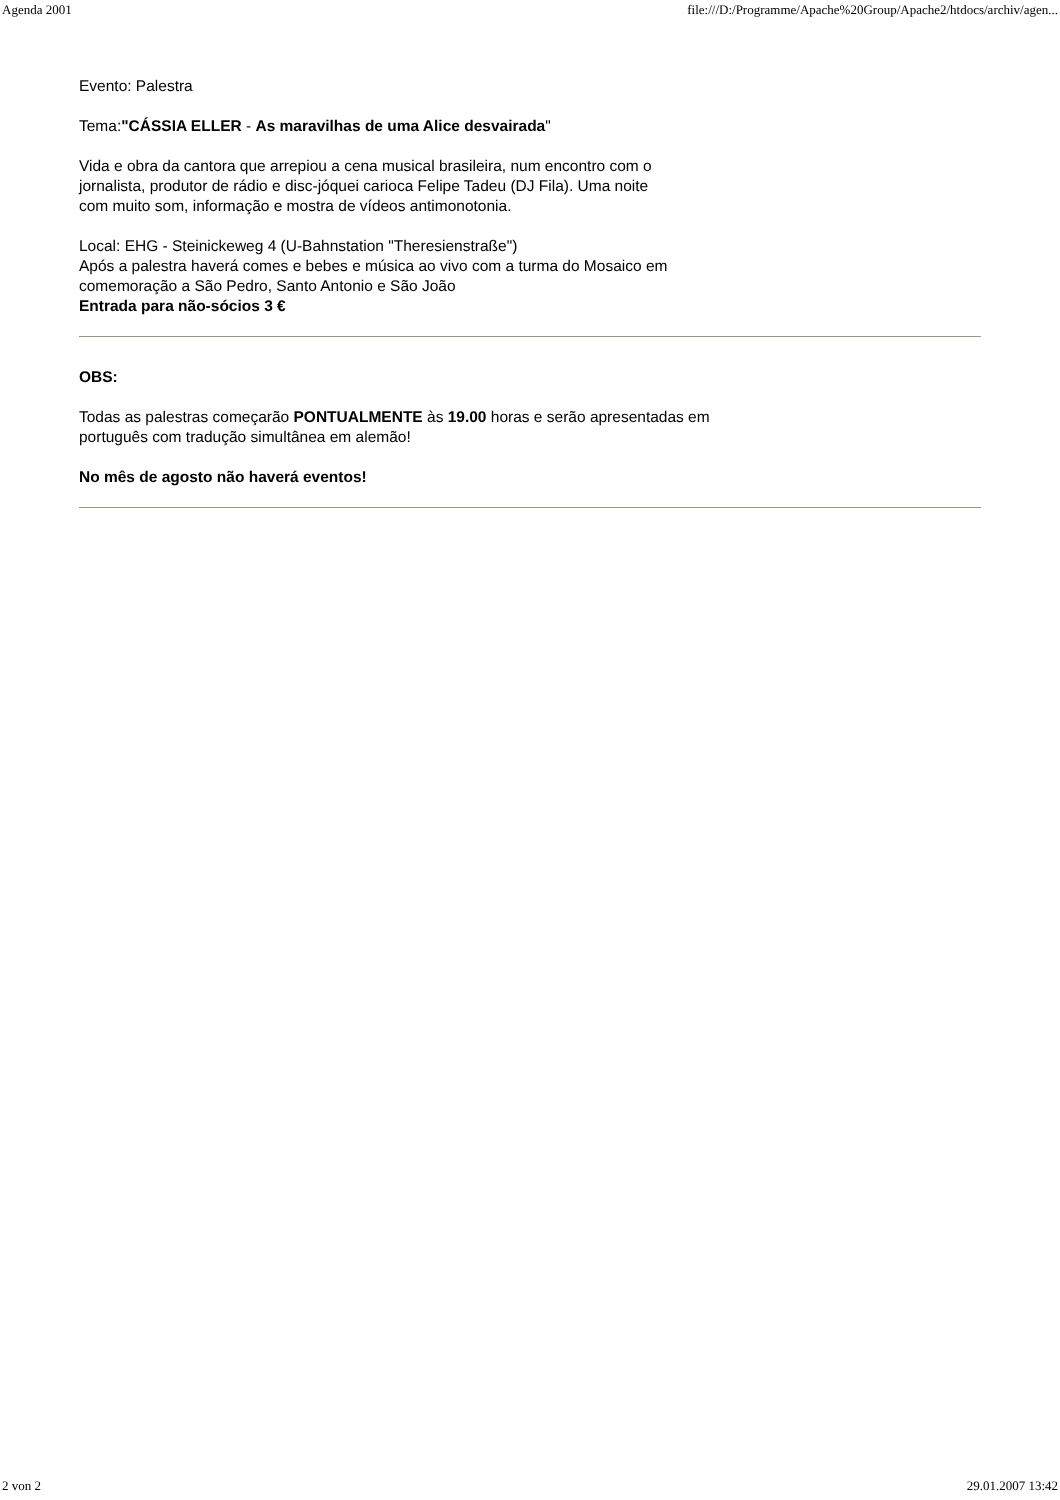Agenda 2001 file:///D:/Programme/Apache%20Group/Apache2/htdocs/archiv/agen...
Evento: Palestra
Tema:"CÁSSIA ELLER - As maravilhas de uma Alice desvairada"
Vida e obra da cantora que arrepiou a cena musical brasileira, num encontro com o
jornalista, produtor de rádio e disc-jóquei carioca Felipe Tadeu (DJ Fila). Uma noite
com muito som, informação e mostra de vídeos antimonotonia.
Local: EHG - Steinickeweg 4 (U-Bahnstation "Theresienstraße")
Após a palestra haverá comes e bebes e música ao vivo com a turma do Mosaico em
comemoração a São Pedro, Santo Antonio e São João
Entrada para não-sócios 3 €
OBS:
Todas as palestras começarão PONTUALMENTE às 19.00 horas e serão apresentadas em
português com tradução simultânea em alemão!
No mês de agosto não haverá eventos!
2 von 2 29.01.2007 13:42